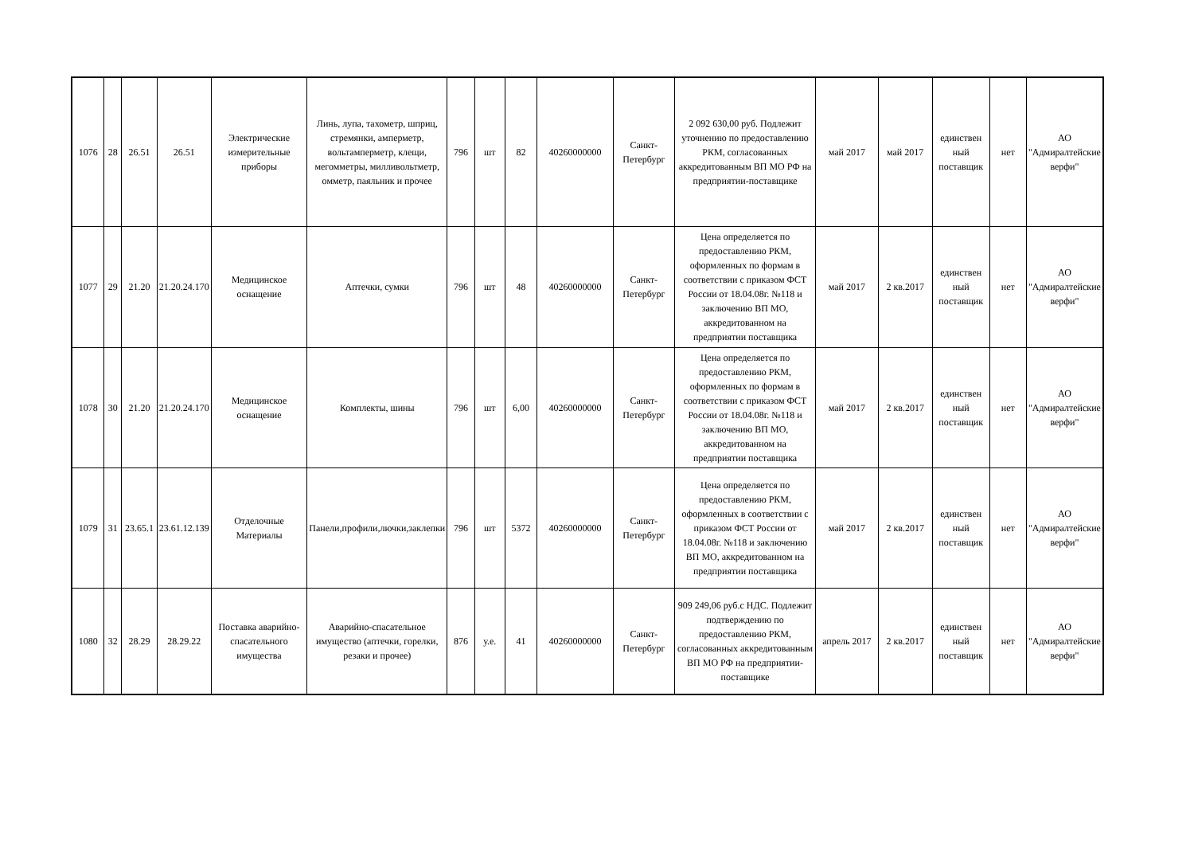| 1076 | 28 | 26.51 | 26.51 | Электрические измерительные приборы | Линь, лупа, тахометр, шприц, стремянки, амперметр, вольтамперметр, клещи, мегомметры, милливольтметр, омметр, паяльник и прочее | 796 | шт | 82 | 40260000000 | Санкт-Петербург | 2 092 630,00 руб. Подлежит уточнению по предоставлению РКМ, согласованных аккредитованным ВП МО РФ на предприятии-поставщике | май 2017 | май 2017 | единствен ный поставщик | нет | АО "Адмиралтейские верфи" |
| 1077 | 29 | 21.20 | 21.20.24.170 | Медицинское оснащение | Аптечки, сумки | 796 | шт | 48 | 40260000000 | Санкт-Петербург | Цена определяется по предоставлению РКМ, оформленных по формам в соответствии с приказом ФСТ России от 18.04.08г. №118 и заключению ВП МО, аккредитованном на предприятии поставщика | май 2017 | 2 кв.2017 | единствен ный поставщик | нет | АО "Адмиралтейские верфи" |
| 1078 | 30 | 21.20 | 21.20.24.170 | Медицинское оснащение | Комплекты, шины | 796 | шт | 6,00 | 40260000000 | Санкт-Петербург | Цена определяется по предоставлению РКМ, оформленных по формам в соответствии с приказом ФСТ России от 18.04.08г. №118 и заключению ВП МО, аккредитованном на предприятии поставщика | май 2017 | 2 кв.2017 | единствен ный поставщик | нет | АО "Адмиралтейские верфи" |
| 1079 | 31 | 23.65.1 | 23.61.12.139 | Отделочные Материалы | Панели,профили,лючки,заклепки | 796 | шт | 5372 | 40260000000 | Санкт-Петербург | Цена определяется по предоставлению РКМ, оформленных в соответствии с приказом ФСТ России от 18.04.08г. №118 и заключению ВП МО, аккредитованном на предприятии поставщика | май 2017 | 2 кв.2017 | единствен ный поставщик | нет | АО "Адмиралтейские верфи" |
| 1080 | 32 | 28.29 | 28.29.22 | Поставка аварийно-спасательного имущества | Аварийно-спасательное имущество (аптечки, горелки, резаки и прочее) | 876 | у.е. | 41 | 40260000000 | Санкт-Петербург | 909 249,06 руб.с НДС. Подлежит подтверждению по предоставлению РКМ, согласованных аккредитованным ВП МО РФ на предприятии-поставщике | апрель 2017 | 2 кв.2017 | единствен ный поставщик | нет | АО "Адмиралтейские верфи" |